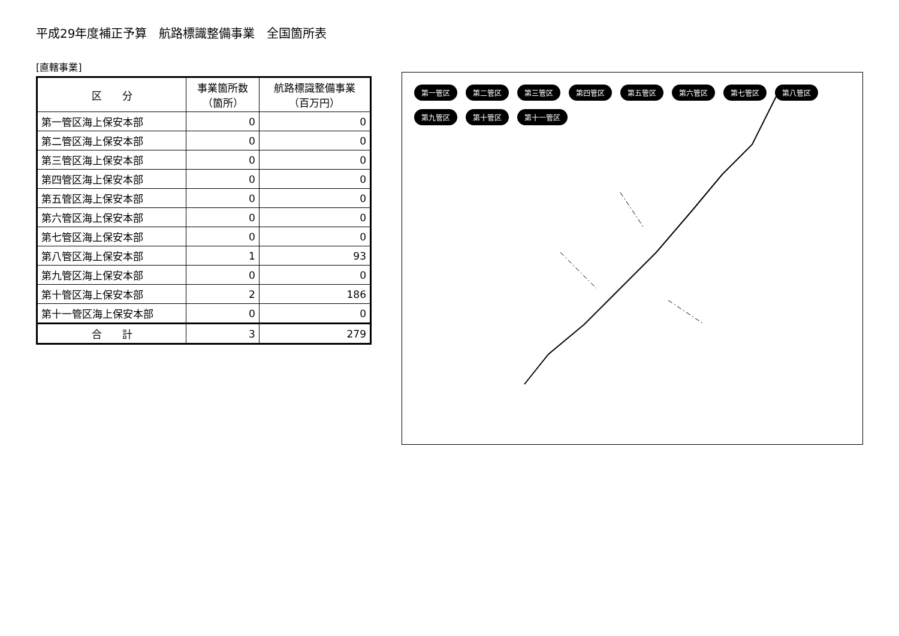平成29年度補正予算　航路標識整備事業　全国箇所表
[直轄事業]
| 区 分 | 事業箇所数 （箇所） | 航路標識整備事業 （百万円） |
| --- | --- | --- |
| 第一管区海上保安本部 | 0 | 0 |
| 第二管区海上保安本部 | 0 | 0 |
| 第三管区海上保安本部 | 0 | 0 |
| 第四管区海上保安本部 | 0 | 0 |
| 第五管区海上保安本部 | 0 | 0 |
| 第六管区海上保安本部 | 0 | 0 |
| 第七管区海上保安本部 | 0 | 0 |
| 第八管区海上保安本部 | 1 | 93 |
| 第九管区海上保安本部 | 0 | 0 |
| 第十管区海上保安本部 | 2 | 186 |
| 第十一管区海上保安本部 | 0 | 0 |
| 合 計 | 3 | 279 |
第一管区 第二管区 第三管区 第四管区 第五管区 第六管区 第七管区 第八管区 第九管区 第十管区 第十一管区